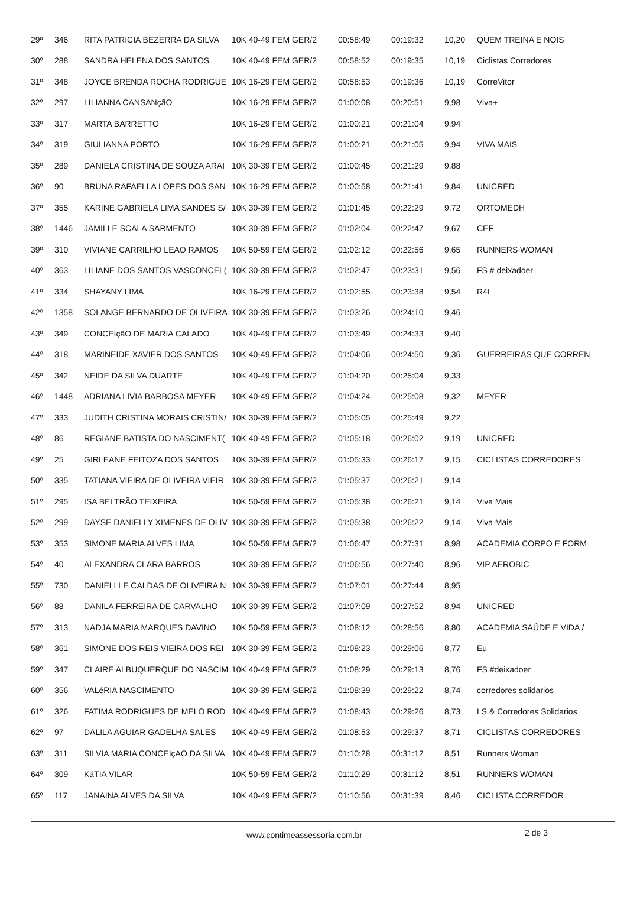| 29º | 346 | RITA PATRICIA BEZERRA DA SILVA | 10K 40-49 FEM GER/2 | 00:58:49 | 00:19:32 | 10,20 | QUEM TREINA E NOIS |
| 30º | 288 | SANDRA HELENA DOS SANTOS | 10K 40-49 FEM GER/2 | 00:58:52 | 00:19:35 | 10,19 | Ciclistas Corredores |
| 31º | 348 | JOYCE BRENDA ROCHA RODRIGUE | 10K 16-29 FEM GER/2 | 00:58:53 | 00:19:36 | 10,19 | CorreVitor |
| 32º | 297 | LILIANNA CANSANçãO | 10K 16-29 FEM GER/2 | 01:00:08 | 00:20:51 | 9,98 | Viva+ |
| 33º | 317 | MARTA BARRETTO | 10K 16-29 FEM GER/2 | 01:00:21 | 00:21:04 | 9,94 | |
| 34º | 319 | GIULIANNA PORTO | 10K 16-29 FEM GER/2 | 01:00:21 | 00:21:05 | 9,94 | VIVA MAIS |
| 35º | 289 | DANIELA CRISTINA DE SOUZA ARAI | 10K 30-39 FEM GER/2 | 01:00:45 | 00:21:29 | 9,88 | |
| 36º | 90 | BRUNA RAFAELLA LOPES DOS SAN | 10K 16-29 FEM GER/2 | 01:00:58 | 00:21:41 | 9,84 | UNICRED |
| 37º | 355 | KARINE GABRIELA LIMA SANDES S/ | 10K 30-39 FEM GER/2 | 01:01:45 | 00:22:29 | 9,72 | ORTOMEDH |
| 38º | 1446 | JAMILLE SCALA SARMENTO | 10K 30-39 FEM GER/2 | 01:02:04 | 00:22:47 | 9,67 | CEF |
| 39º | 310 | VIVIANE CARRILHO LEAO RAMOS | 10K 50-59 FEM GER/2 | 01:02:12 | 00:22:56 | 9,65 | RUNNERS WOMAN |
| 40º | 363 | LILIANE DOS SANTOS VASCONCEL( | 10K 30-39 FEM GER/2 | 01:02:47 | 00:23:31 | 9,56 | FS # deixadoer |
| 41º | 334 | SHAYANY LIMA | 10K 16-29 FEM GER/2 | 01:02:55 | 00:23:38 | 9,54 | R4L |
| 42º | 1358 | SOLANGE BERNARDO DE OLIVEIRA | 10K 30-39 FEM GER/2 | 01:03:26 | 00:24:10 | 9,46 | |
| 43º | 349 | CONCEIçãO DE MARIA CALADO | 10K 40-49 FEM GER/2 | 01:03:49 | 00:24:33 | 9,40 | |
| 44º | 318 | MARINEIDE XAVIER DOS SANTOS | 10K 40-49 FEM GER/2 | 01:04:06 | 00:24:50 | 9,36 | GUERREIRAS QUE CORREN |
| 45º | 342 | NEIDE DA SILVA DUARTE | 10K 40-49 FEM GER/2 | 01:04:20 | 00:25:04 | 9,33 | |
| 46º | 1448 | ADRIANA LIVIA BARBOSA MEYER | 10K 40-49 FEM GER/2 | 01:04:24 | 00:25:08 | 9,32 | MEYER |
| 47º | 333 | JUDITH CRISTINA MORAIS CRISTIN/ | 10K 30-39 FEM GER/2 | 01:05:05 | 00:25:49 | 9,22 | |
| 48º | 86 | REGIANE BATISTA DO NASCIMENT( | 10K 40-49 FEM GER/2 | 01:05:18 | 00:26:02 | 9,19 | UNICRED |
| 49º | 25 | GIRLEANE FEITOZA DOS SANTOS | 10K 30-39 FEM GER/2 | 01:05:33 | 00:26:17 | 9,15 | CICLISTAS CORREDORES |
| 50º | 335 | TATIANA VIEIRA DE OLIVEIRA VIEIR | 10K 30-39 FEM GER/2 | 01:05:37 | 00:26:21 | 9,14 | |
| 51º | 295 | ISA BELTRÃO TEIXEIRA | 10K 50-59 FEM GER/2 | 01:05:38 | 00:26:21 | 9,14 | Viva Mais |
| 52º | 299 | DAYSE DANIELLY XIMENES DE OLIV | 10K 30-39 FEM GER/2 | 01:05:38 | 00:26:22 | 9,14 | Viva Mais |
| 53º | 353 | SIMONE MARIA ALVES LIMA | 10K 50-59 FEM GER/2 | 01:06:47 | 00:27:31 | 8,98 | ACADEMIA CORPO E FORM |
| 54º | 40 | ALEXANDRA CLARA BARROS | 10K 30-39 FEM GER/2 | 01:06:56 | 00:27:40 | 8,96 | VIP AEROBIC |
| 55º | 730 | DANIELLLE CALDAS DE OLIVEIRA N | 10K 30-39 FEM GER/2 | 01:07:01 | 00:27:44 | 8,95 | |
| 56º | 88 | DANILA FERREIRA DE CARVALHO | 10K 30-39 FEM GER/2 | 01:07:09 | 00:27:52 | 8,94 | UNICRED |
| 57º | 313 | NADJA MARIA MARQUES DAVINO | 10K 50-59 FEM GER/2 | 01:08:12 | 00:28:56 | 8,80 | ACADEMIA SAÚDE E VIDA / |
| 58º | 361 | SIMONE DOS REIS VIEIRA DOS REI | 10K 30-39 FEM GER/2 | 01:08:23 | 00:29:06 | 8,77 | Eu |
| 59º | 347 | CLAIRE ALBUQUERQUE DO NASCIM | 10K 40-49 FEM GER/2 | 01:08:29 | 00:29:13 | 8,76 | FS #deixadoer |
| 60º | 356 | VALéRIA NASCIMENTO | 10K 30-39 FEM GER/2 | 01:08:39 | 00:29:22 | 8,74 | corredores solidarios |
| 61º | 326 | FATIMA RODRIGUES DE MELO ROD | 10K 40-49 FEM GER/2 | 01:08:43 | 00:29:26 | 8,73 | LS & Corredores Solidarios |
| 62º | 97 | DALILA AGUIAR GADELHA SALES | 10K 40-49 FEM GER/2 | 01:08:53 | 00:29:37 | 8,71 | CICLISTAS CORREDORES |
| 63º | 311 | SILVIA MARIA CONCEIçAO DA SILVA | 10K 40-49 FEM GER/2 | 01:10:28 | 00:31:12 | 8,51 | Runners Woman |
| 64º | 309 | KáTIA VILAR | 10K 50-59 FEM GER/2 | 01:10:29 | 00:31:12 | 8,51 | RUNNERS WOMAN |
| 65º | 117 | JANAINA ALVES DA SILVA | 10K 40-49 FEM GER/2 | 01:10:56 | 00:31:39 | 8,46 | CICLISTA CORREDOR |
www.contimeassessoria.com.br 2 de 3